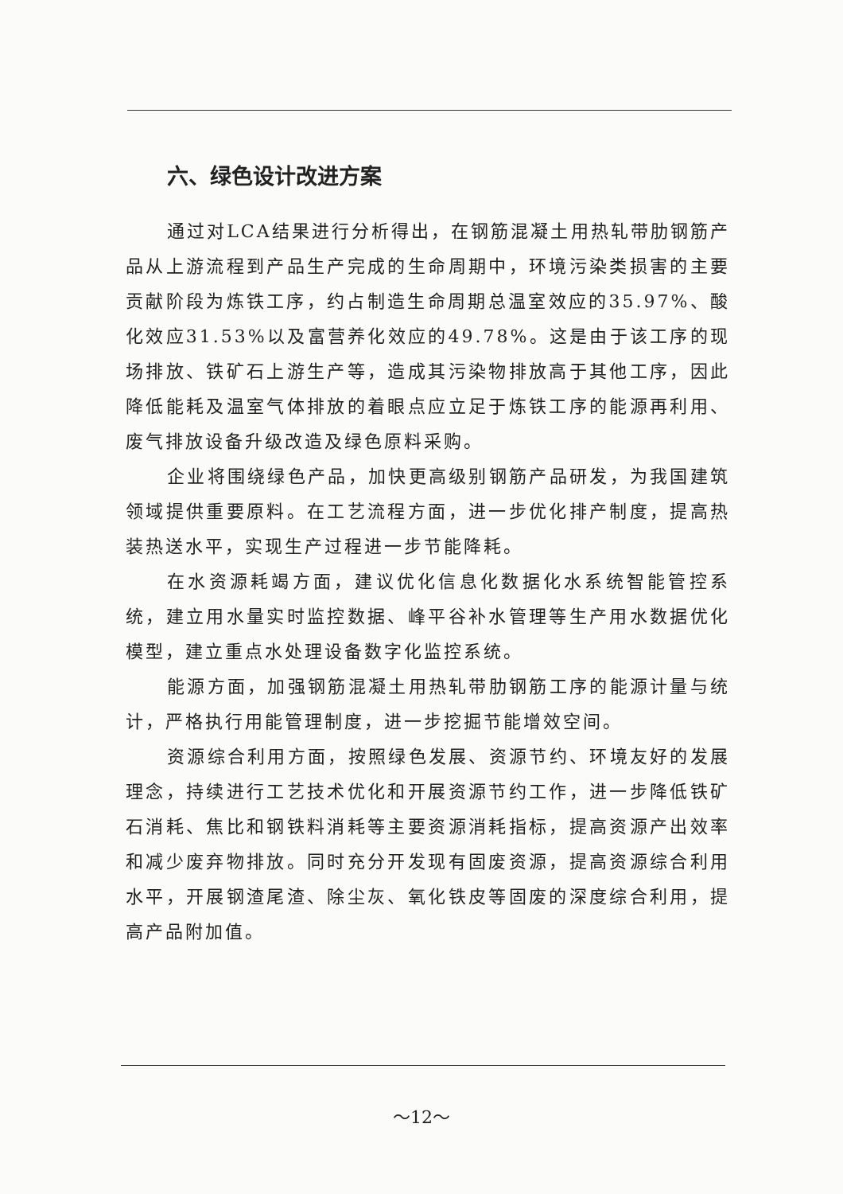六、绿色设计改进方案
通过对LCA结果进行分析得出，在钢筋混凝土用热轧带肋钢筋产品从上游流程到产品生产完成的生命周期中，环境污染类损害的主要贡献阶段为炼铁工序，约占制造生命周期总温室效应的35.97%、酸化效应31.53%以及富营养化效应的49.78%。这是由于该工序的现场排放、铁矿石上游生产等，造成其污染物排放高于其他工序，因此降低能耗及温室气体排放的着眼点应立足于炼铁工序的能源再利用、废气排放设备升级改造及绿色原料采购。
企业将围绕绿色产品，加快更高级别钢筋产品研发，为我国建筑领域提供重要原料。在工艺流程方面，进一步优化排产制度，提高热装热送水平，实现生产过程进一步节能降耗。
在水资源耗竭方面，建议优化信息化数据化水系统智能管控系统，建立用水量实时监控数据、峰平谷补水管理等生产用水数据优化模型，建立重点水处理设备数字化监控系统。
能源方面，加强钢筋混凝土用热轧带肋钢筋工序的能源计量与统计，严格执行用能管理制度，进一步挖掘节能增效空间。
资源综合利用方面，按照绿色发展、资源节约、环境友好的发展理念，持续进行工艺技术优化和开展资源节约工作，进一步降低铁矿石消耗、焦比和钢铁料消耗等主要资源消耗指标，提高资源产出效率和减少废弃物排放。同时充分开发现有固废资源，提高资源综合利用水平，开展钢渣尾渣、除尘灰、氧化铁皮等固废的深度综合利用，提高产品附加值。
～12～